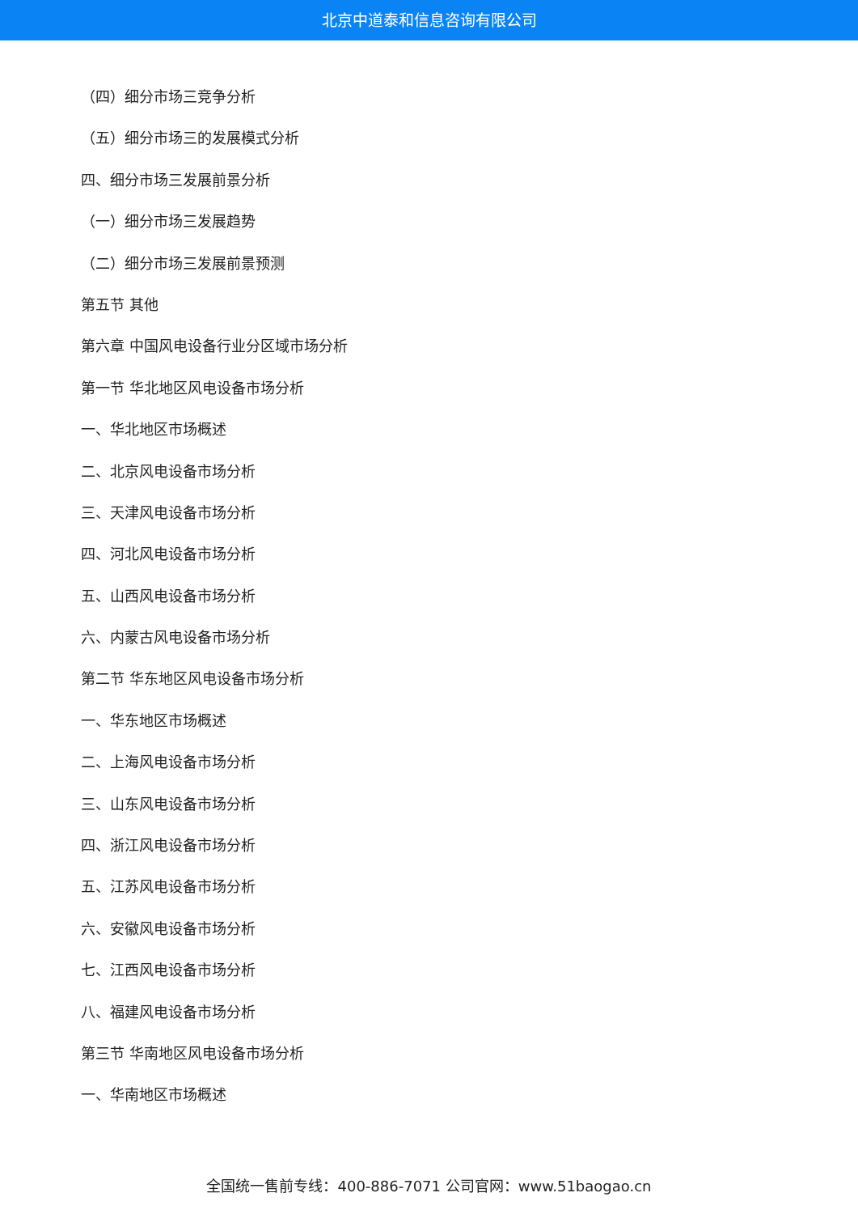北京中道泰和信息咨询有限公司
（四）细分市场三竞争分析
（五）细分市场三的发展模式分析
四、细分市场三发展前景分析
（一）细分市场三发展趋势
（二）细分市场三发展前景预测
第五节 其他
第六章 中国风电设备行业分区域市场分析
第一节 华北地区风电设备市场分析
一、华北地区市场概述
二、北京风电设备市场分析
三、天津风电设备市场分析
四、河北风电设备市场分析
五、山西风电设备市场分析
六、内蒙古风电设备市场分析
第二节 华东地区风电设备市场分析
一、华东地区市场概述
二、上海风电设备市场分析
三、山东风电设备市场分析
四、浙江风电设备市场分析
五、江苏风电设备市场分析
六、安徽风电设备市场分析
七、江西风电设备市场分析
八、福建风电设备市场分析
第三节 华南地区风电设备市场分析
一、华南地区市场概述
全国统一售前专线：400-886-7071 公司官网：www.51baogao.cn